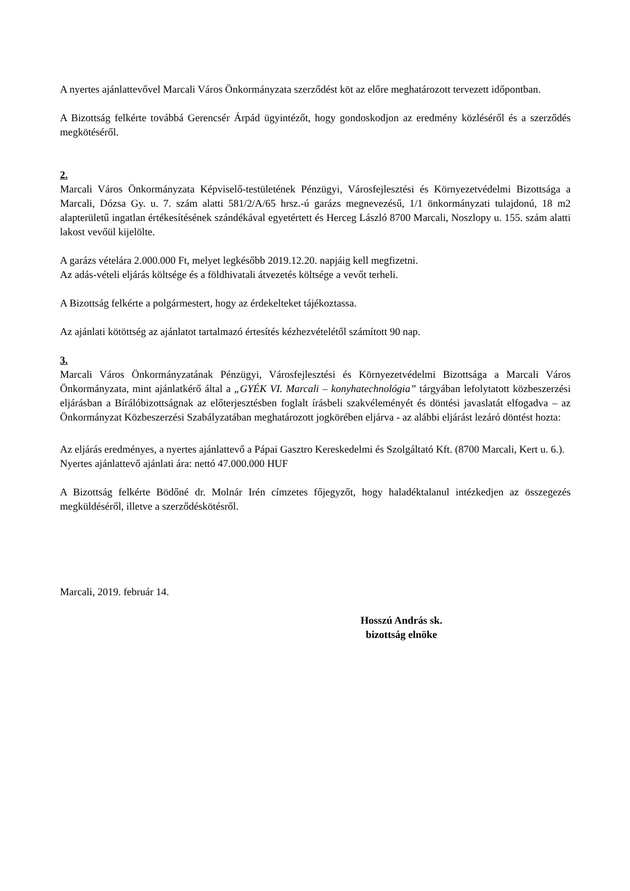A nyertes ajánlattevővel Marcali Város Önkormányzata szerződést köt az előre meghatározott tervezett időpontban.
A Bizottság felkérte továbbá Gerencsér Árpád ügyintézőt, hogy gondoskodjon az eredmény közléséről és a szerződés megkötéséről.
2.
Marcali Város Önkormányzata Képviselő-testületének Pénzügyi, Városfejlesztési és Környezetvédelmi Bizottsága a Marcali, Dózsa Gy. u. 7. szám alatti 581/2/A/65 hrsz.-ú garázs megnevezésű, 1/1 önkormányzati tulajdonú, 18 m2 alapterületű ingatlan értékesítésének szándékával egyetértett és Herceg László 8700 Marcali, Noszlopy u. 155. szám alatti lakost vevőül kijelölte.
A garázs vételára 2.000.000 Ft, melyet legkésőbb 2019.12.20. napjáig kell megfizetni.
Az adás-vételi eljárás költsége és a földhivatali átvezetés költsége a vevőt terheli.
A Bizottság felkérte a polgármestert, hogy az érdekelteket tájékoztassa.
Az ajánlati kötöttség az ajánlatot tartalmazó értesítés kézhezvételétől számított 90 nap.
3.
Marcali Város Önkormányzatának Pénzügyi, Városfejlesztési és Környezetvédelmi Bizottsága a Marcali Város Önkormányzata, mint ajánlatkérő által a „GYÉK VI. Marcali – konyhatechnológia” tárgyában lefolytatott közbeszerzési eljárásban a Bírálóbizottságnak az előterjesztésben foglalt írásbeli szakvéleményét és döntési javaslatát elfogadva – az Önkormányzat Közbeszerzési Szabályzatában meghatározott jogkörében eljárva - az alábbi eljárást lezáró döntést hozta:
Az eljárás eredményes, a nyertes ajánlattevő a Pápai Gasztro Kereskedelmi és Szolgáltató Kft. (8700 Marcali, Kert u. 6.).
Nyertes ajánlattevő ajánlati ára: nettó 47.000.000 HUF
A Bizottság felkérte Bödőné dr. Molnár Irén címzetes főjegyzőt, hogy haladéktalanul intézkedjen az összegezés megküldéséről, illetve a szerződéskötésről.
Marcali, 2019. február 14.
Hosszú András sk.
bizottság elnöke